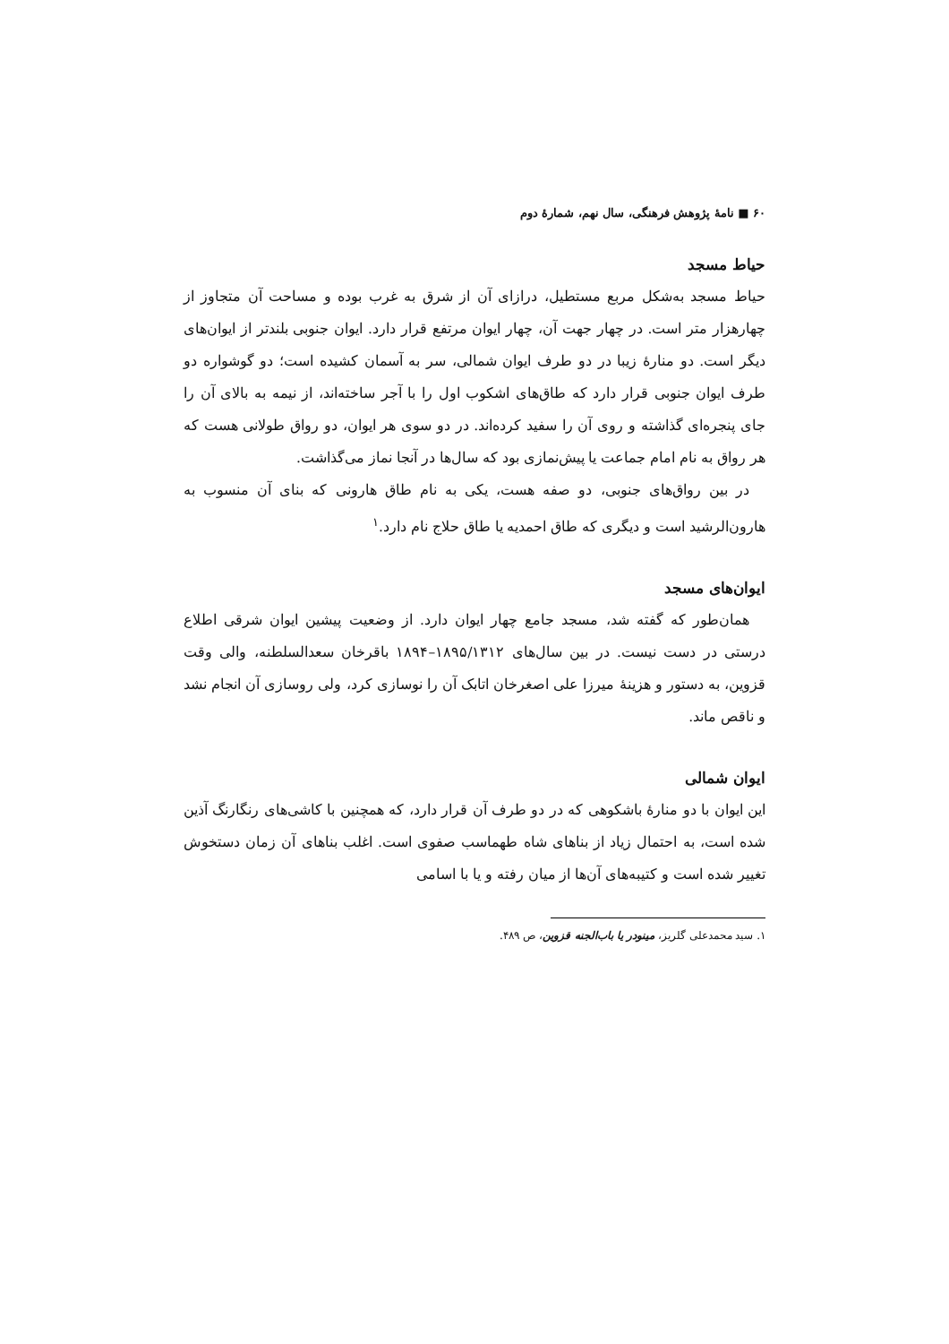۶۰ ■ نامهٔ پژوهش فرهنگی، سال نهم، شمارهٔ دوم
حیاط مسجد
حیاط مسجد به‌شکل مربع مستطیل، درازای آن از شرق به غرب بوده و مساحت آن متجاوز از چهارهزار متر است. در چهار جهت آن، چهار ایوان مرتفع قرار دارد. ایوان جنوبی بلندتر از ایوان‌های دیگر است. دو منارهٔ زیبا در دو طرف ایوان شمالی، سر به آسمان کشیده است؛ دو گوشواره دو طرف ایوان جنوبی قرار دارد که طاق‌های اشکوب اول را با آجر ساخته‌اند، از نیمه به بالای آن را جای پنجره‌ای گذاشته و روی آن را سفید کرده‌اند. در دو سوی هر ایوان، دو رواق طولانی هست که هر رواق به نام امام جماعت یا پیش‌نمازی بود که سال‌ها در آنجا نماز می‌گذاشت.
در بین رواق‌های جنوبی، دو صفه هست، یکی به نام طاق هارونی که بنای آن منسوب به هارون‌الرشید است و دیگری که طاق احمدیه یا طاق حلاج نام دارد.<sup>۱</sup>
ایوان‌های مسجد
همان‌طور که گفته شد، مسجد جامع چهار ایوان دارد. از وضعیت پیشین ایوان شرقی اطلاع درستی در دست نیست. در بین سال‌های ۱۸۹۵/۱۳۱۲–۱۸۹۴ باقرخان سعدالسلطنه، والی وقت قزوین، به دستور و هزینهٔ میرزا علی اصغرخان اتابک آن را نوسازی کرد، ولی روسازی آن انجام نشد و ناقص ماند.
ایوان شمالی
این ایوان با دو منارهٔ باشکوهی که در دو طرف آن قرار دارد، که همچنین با کاشی‌های رنگارنگ آذین شده است، به احتمال زیاد از بناهای شاه طهماسب صفوی است. اغلب بناهای آن زمان دستخوش تغییر شده است و کتیبه‌های آن‌ها از میان رفته و یا با اسامی
۱. سید محمدعلی گلریز، مینودر یا باب‌الجنه قزوین، ص ۴۸۹.